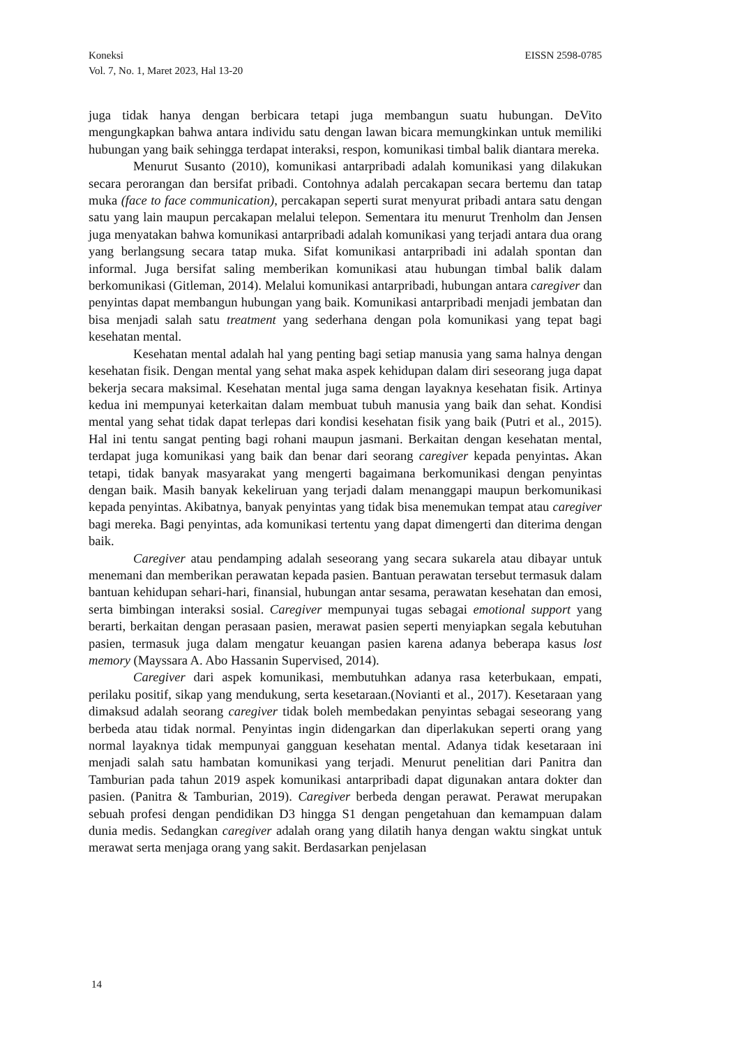EISSN 2598-0785 Koneksi
Vol. 7, No. 1, Maret 2023, Hal 13-20
juga tidak hanya dengan berbicara tetapi juga membangun suatu hubungan. DeVito mengungkapkan bahwa antara individu satu dengan lawan bicara memungkinkan untuk memiliki hubungan yang baik sehingga terdapat interaksi, respon, komunikasi timbal balik diantara mereka.
Menurut Susanto (2010), komunikasi antarpribadi adalah komunikasi yang dilakukan secara perorangan dan bersifat pribadi. Contohnya adalah percakapan secara bertemu dan tatap muka (face to face communication), percakapan seperti surat menyurat pribadi antara satu dengan satu yang lain maupun percakapan melalui telepon. Sementara itu menurut Trenholm dan Jensen juga menyatakan bahwa komunikasi antarpribadi adalah komunikasi yang terjadi antara dua orang yang berlangsung secara tatap muka. Sifat komunikasi antarpribadi ini adalah spontan dan informal. Juga bersifat saling memberikan komunikasi atau hubungan timbal balik dalam berkomunikasi (Gitleman, 2014). Melalui komunikasi antarpribadi, hubungan antara caregiver dan penyintas dapat membangun hubungan yang baik. Komunikasi antarpribadi menjadi jembatan dan bisa menjadi salah satu treatment yang sederhana dengan pola komunikasi yang tepat bagi kesehatan mental.
Kesehatan mental adalah hal yang penting bagi setiap manusia yang sama halnya dengan kesehatan fisik. Dengan mental yang sehat maka aspek kehidupan dalam diri seseorang juga dapat bekerja secara maksimal. Kesehatan mental juga sama dengan layaknya kesehatan fisik. Artinya kedua ini mempunyai keterkaitan dalam membuat tubuh manusia yang baik dan sehat. Kondisi mental yang sehat tidak dapat terlepas dari kondisi kesehatan fisik yang baik (Putri et al., 2015). Hal ini tentu sangat penting bagi rohani maupun jasmani. Berkaitan dengan kesehatan mental, terdapat juga komunikasi yang baik dan benar dari seorang caregiver kepada penyintas. Akan tetapi, tidak banyak masyarakat yang mengerti bagaimana berkomunikasi dengan penyintas dengan baik. Masih banyak kekeliruan yang terjadi dalam menanggapi maupun berkomunikasi kepada penyintas. Akibatnya, banyak penyintas yang tidak bisa menemukan tempat atau caregiver bagi mereka. Bagi penyintas, ada komunikasi tertentu yang dapat dimengerti dan diterima dengan baik.
Caregiver atau pendamping adalah seseorang yang secara sukarela atau dibayar untuk menemani dan memberikan perawatan kepada pasien. Bantuan perawatan tersebut termasuk dalam bantuan kehidupan sehari-hari, finansial, hubungan antar sesama, perawatan kesehatan dan emosi, serta bimbingan interaksi sosial. Caregiver mempunyai tugas sebagai emotional support yang berarti, berkaitan dengan perasaan pasien, merawat pasien seperti menyiapkan segala kebutuhan pasien, termasuk juga dalam mengatur keuangan pasien karena adanya beberapa kasus lost memory (Mayssara A. Abo Hassanin Supervised, 2014).
Caregiver dari aspek komunikasi, membutuhkan adanya rasa keterbukaan, empati, perilaku positif, sikap yang mendukung, serta kesetaraan.(Novianti et al., 2017). Kesetaraan yang dimaksud adalah seorang caregiver tidak boleh membedakan penyintas sebagai seseorang yang berbeda atau tidak normal. Penyintas ingin didengarkan dan diperlakukan seperti orang yang normal layaknya tidak mempunyai gangguan kesehatan mental. Adanya tidak kesetaraan ini menjadi salah satu hambatan komunikasi yang terjadi. Menurut penelitian dari Panitra dan Tamburian pada tahun 2019 aspek komunikasi antarpribadi dapat digunakan antara dokter dan pasien. (Panitra & Tamburian, 2019). Caregiver berbeda dengan perawat. Perawat merupakan sebuah profesi dengan pendidikan D3 hingga S1 dengan pengetahuan dan kemampuan dalam dunia medis. Sedangkan caregiver adalah orang yang dilatih hanya dengan waktu singkat untuk merawat serta menjaga orang yang sakit. Berdasarkan penjelasan
14